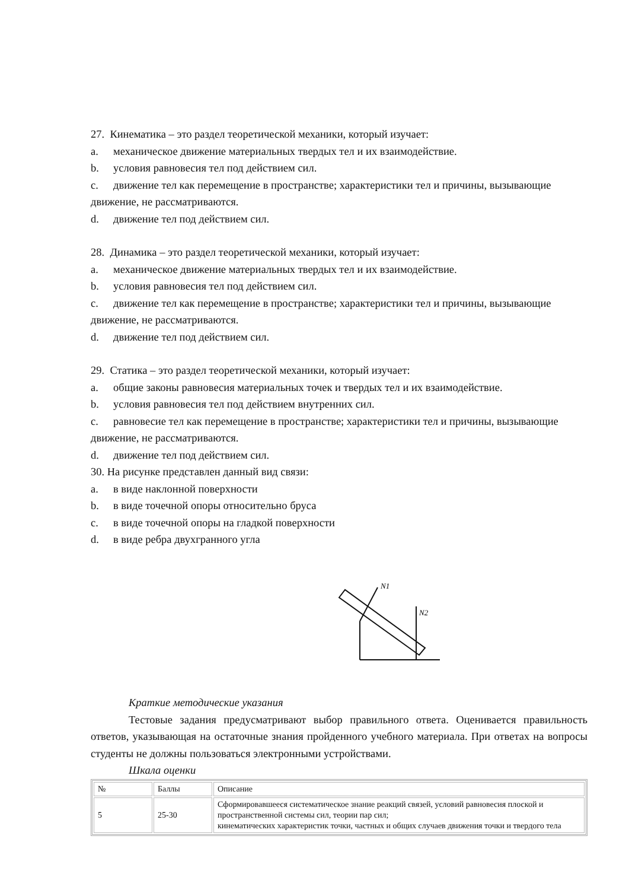27. Кинематика – это раздел теоретической механики, который изучает:
a. механическое движение материальных твердых тел и их взаимодействие.
b. условия равновесия тел под действием сил.
c. движение тел как перемещение в пространстве; характеристики тел и причины, вызывающие движение, не рассматриваются.
d. движение тел под действием сил.
28. Динамика – это раздел теоретической механики, который изучает:
a. механическое движение материальных твердых тел и их взаимодействие.
b. условия равновесия тел под действием сил.
c. движение тел как перемещение в пространстве; характеристики тел и причины, вызывающие движение, не рассматриваются.
d. движение тел под действием сил.
29. Статика – это раздел теоретической механики, который изучает:
a. общие законы равновесия материальных точек и твердых тел и их взаимодействие.
b. условия равновесия тел под действием внутренних сил.
c. равновесие тел как перемещение в пространстве; характеристики тел и причины, вызывающие движение, не рассматриваются.
d. движение тел под действием сил.
30. На рисунке представлен данный вид связи:
a. в виде наклонной поверхности
b. в виде точечной опоры относительно бруса
c. в виде точечной опоры на гладкой поверхности
d. в виде ребра двухгранного угла
N1
N2
Краткие методические указания
Тестовые задания предусматривают выбор правильного ответа. Оценивается правильность ответов, указывающая на остаточные знания пройденного учебного материала. При ответах на вопросы студенты не должны пользоваться электронными устройствами.
Шкала оценки
| № | Баллы | Описание |
| 5 | 25-30 | Сформировавшееся систематическое знание реакций связей, условий равновесия плоской и пространственной системы сил, теории пар сил; кинематических характеристик точки, частных и общих случаев движения точки и твердого тела |